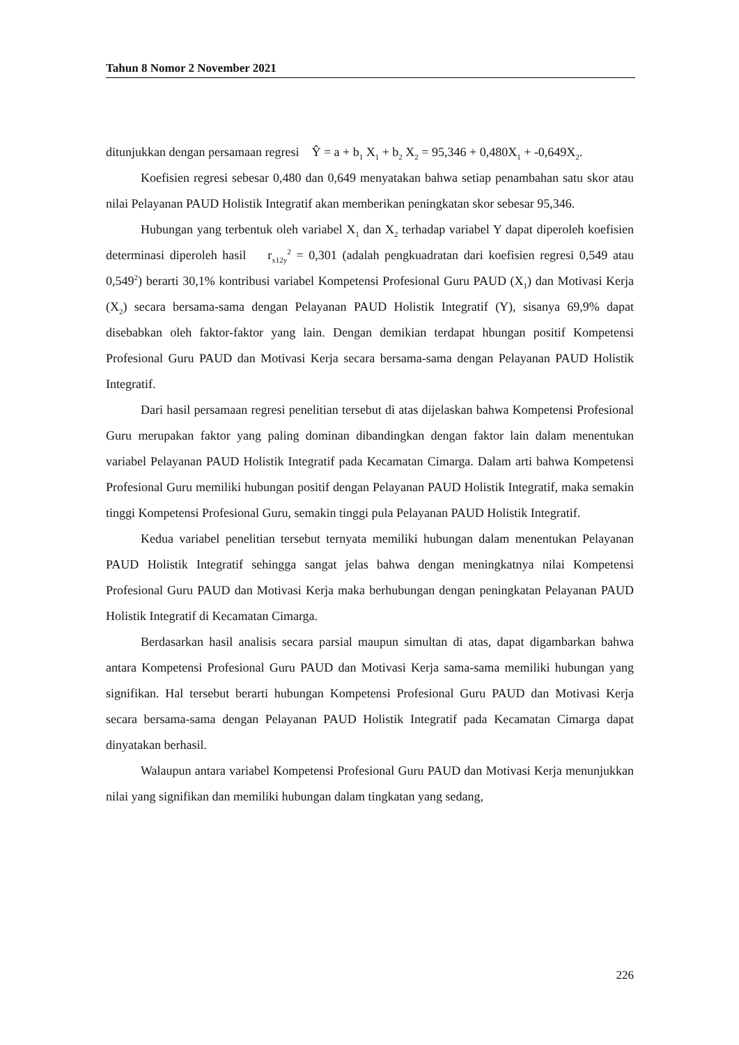Tahun 8 Nomor 2 November 2021
ditunjukkan dengan persamaan regresi Ŷ = a + b<sub>1</sub> X<sub>1</sub> + b<sub>2</sub> X<sub>2</sub> = 95,346 + 0,480X<sub>1</sub> + -0,649X<sub>2</sub>.
Koefisien regresi sebesar 0,480 dan 0,649 menyatakan bahwa setiap penambahan satu skor atau nilai Pelayanan PAUD Holistik Integratif akan memberikan peningkatan skor sebesar 95,346.
Hubungan yang terbentuk oleh variabel X<sub>1</sub> dan X<sub>2</sub> terhadap variabel Y dapat diperoleh koefisien determinasi diperoleh hasil r<sub>x12y</sub><sup>2</sup> = 0,301 (adalah pengkuadratan dari koefisien regresi 0,549 atau 0,549<sup>2</sup>) berarti 30,1% kontribusi variabel Kompetensi Profesional Guru PAUD (X<sub>1</sub>) dan Motivasi Kerja (X<sub>2</sub>) secara bersama-sama dengan Pelayanan PAUD Holistik Integratif (Y), sisanya 69,9% dapat disebabkan oleh faktor-faktor yang lain. Dengan demikian terdapat hbungan positif Kompetensi Profesional Guru PAUD dan Motivasi Kerja secara bersama-sama dengan Pelayanan PAUD Holistik Integratif.
Dari hasil persamaan regresi penelitian tersebut di atas dijelaskan bahwa Kompetensi Profesional Guru merupakan faktor yang paling dominan dibandingkan dengan faktor lain dalam menentukan variabel Pelayanan PAUD Holistik Integratif pada Kecamatan Cimarga. Dalam arti bahwa Kompetensi Profesional Guru memiliki hubungan positif dengan Pelayanan PAUD Holistik Integratif, maka semakin tinggi Kompetensi Profesional Guru, semakin tinggi pula Pelayanan PAUD Holistik Integratif.
Kedua variabel penelitian tersebut ternyata memiliki hubungan dalam menentukan Pelayanan PAUD Holistik Integratif sehingga sangat jelas bahwa dengan meningkatnya nilai Kompetensi Profesional Guru PAUD dan Motivasi Kerja maka berhubungan dengan peningkatan Pelayanan PAUD Holistik Integratif di Kecamatan Cimarga.
Berdasarkan hasil analisis secara parsial maupun simultan di atas, dapat digambarkan bahwa antara Kompetensi Profesional Guru PAUD dan Motivasi Kerja sama-sama memiliki hubungan yang signifikan. Hal tersebut berarti hubungan Kompetensi Profesional Guru PAUD dan Motivasi Kerja secara bersama-sama dengan Pelayanan PAUD Holistik Integratif pada Kecamatan Cimarga dapat dinyatakan berhasil.
Walaupun antara variabel Kompetensi Profesional Guru PAUD dan Motivasi Kerja menunjukkan nilai yang signifikan dan memiliki hubungan dalam tingkatan yang sedang,
226